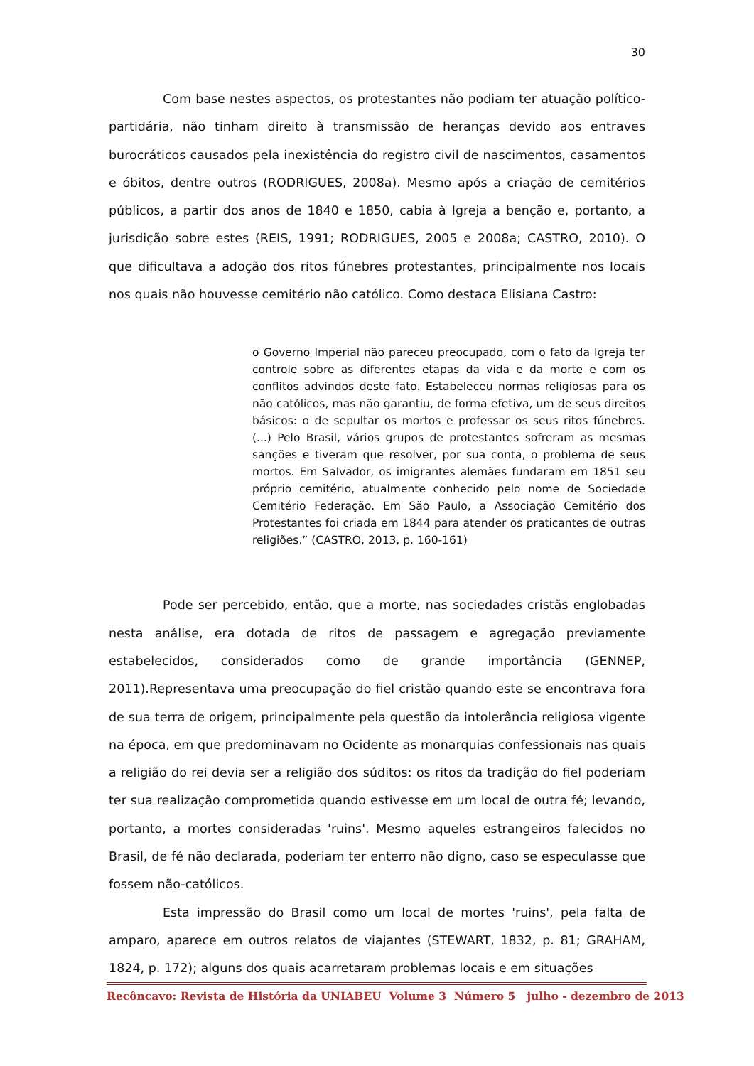30
Com base nestes aspectos, os protestantes não podiam ter atuação político-partidária, não tinham direito à transmissão de heranças devido aos entraves burocráticos causados pela inexistência do registro civil de nascimentos, casamentos e óbitos, dentre outros (RODRIGUES, 2008a). Mesmo após a criação de cemitérios públicos, a partir dos anos de 1840 e 1850, cabia à Igreja a benção e, portanto, a jurisdição sobre estes (REIS, 1991; RODRIGUES, 2005 e 2008a; CASTRO, 2010). O que dificultava a adoção dos ritos fúnebres protestantes, principalmente nos locais nos quais não houvesse cemitério não católico. Como destaca Elisiana Castro:
o Governo Imperial não pareceu preocupado, com o fato da Igreja ter controle sobre as diferentes etapas da vida e da morte e com os conflitos advindos deste fato. Estabeleceu normas religiosas para os não católicos, mas não garantiu, de forma efetiva, um de seus direitos básicos: o de sepultar os mortos e professar os seus ritos fúnebres. (...) Pelo Brasil, vários grupos de protestantes sofreram as mesmas sanções e tiveram que resolver, por sua conta, o problema de seus mortos. Em Salvador, os imigrantes alemães fundaram em 1851 seu próprio cemitério, atualmente conhecido pelo nome de Sociedade Cemitério Federação. Em São Paulo, a Associação Cemitério dos Protestantes foi criada em 1844 para atender os praticantes de outras religiões.” (CASTRO, 2013, p. 160-161)
Pode ser percebido, então, que a morte, nas sociedades cristãs englobadas nesta análise, era dotada de ritos de passagem e agregação previamente estabelecidos, considerados como de grande importância (GENNEP, 2011).Representava uma preocupação do fiel cristão quando este se encontrava fora de sua terra de origem, principalmente pela questão da intolerância religiosa vigente na época, em que predominavam no Ocidente as monarquias confessionais nas quais a religião do rei devia ser a religião dos súditos: os ritos da tradição do fiel poderiam ter sua realização comprometida quando estivesse em um local de outra fé; levando, portanto, a mortes consideradas 'ruins'. Mesmo aqueles estrangeiros falecidos no Brasil, de fé não declarada, poderiam ter enterro não digno, caso se especulasse que fossem não-católicos.
Esta impressão do Brasil como um local de mortes 'ruins', pela falta de amparo, aparece em outros relatos de viajantes (STEWART, 1832, p. 81; GRAHAM, 1824, p. 172); alguns dos quais acarretaram problemas locais e em situações
Recôncavo: Revista de História da UNIABEU Volume 3 Número 5 julho - dezembro de 2013